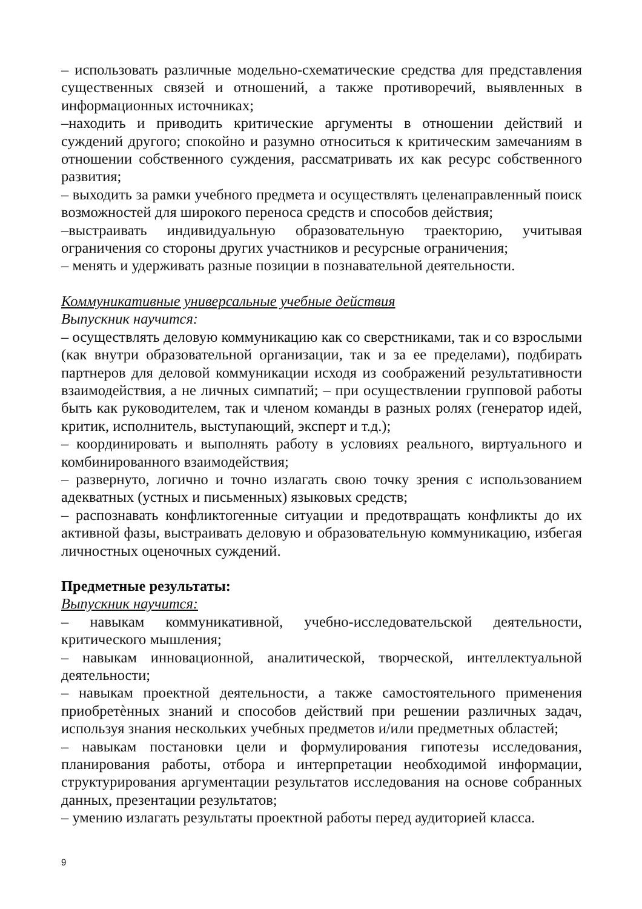– использовать различные модельно-схематические средства для представления существенных связей и отношений, а также противоречий, выявленных в информационных источниках;
–находить и приводить критические аргументы в отношении действий и суждений другого; спокойно и разумно относиться к критическим замечаниям в отношении собственного суждения, рассматривать их как ресурс собственного развития;
– выходить за рамки учебного предмета и осуществлять целенаправленный поиск возможностей для широкого переноса средств и способов действия;
–выстраивать индивидуальную образовательную траекторию, учитывая ограничения со стороны других участников и ресурсные ограничения;
– менять и удерживать разные позиции в познавательной деятельности.
Коммуникативные универсальные учебные действия
Выпускник научится:
– осуществлять деловую коммуникацию как со сверстниками, так и со взрослыми (как внутри образовательной организации, так и за ее пределами), подбирать партнеров для деловой коммуникации исходя из соображений результативности взаимодействия, а не личных симпатий; – при осуществлении групповой работы быть как руководителем, так и членом команды в разных ролях (генератор идей, критик, исполнитель, выступающий, эксперт и т.д.);
– координировать и выполнять работу в условиях реального, виртуального и комбинированного взаимодействия;
– развернуто, логично и точно излагать свою точку зрения с использованием адекватных (устных и письменных) языковых средств;
– распознавать конфликтогенные ситуации и предотвращать конфликты до их активной фазы, выстраивать деловую и образовательную коммуникацию, избегая личностных оценочных суждений.
Предметные результаты:
Выпускник научится:
– навыкам коммуникативной, учебно-исследовательской деятельности, критического мышления;
– навыкам инновационной, аналитической, творческой, интеллектуальной деятельности;
– навыкам проектной деятельности, а также самостоятельного применения приобретѐнных знаний и способов действий при решении различных задач, используя знания нескольких учебных предметов и/или предметных областей;
– навыкам постановки цели и формулирования гипотезы исследования, планирования работы, отбора и интерпретации необходимой информации, структурирования аргументации результатов исследования на основе собранных данных, презентации результатов;
– умению излагать результаты проектной работы перед аудиторией класса.
9